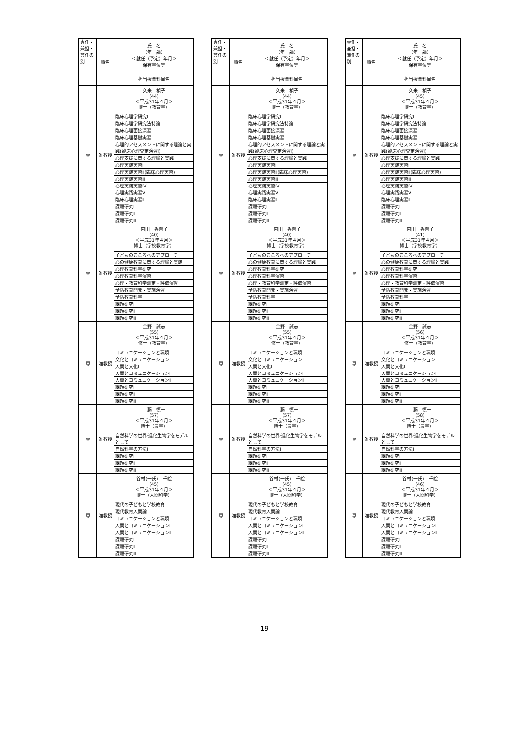| 専任・兼担・兼任の別 | 職名 | 氏 名 （年 齢） ＜就任（予定）年月＞ 保有学位等 |
| --- | --- | --- |
| | | 担当授業科目名 |
| 専 | 准教授 | 久米 禎子 (44) ＜平成31年４月＞ 博士（教育学） |
| | | 臨床心理学研究Ⅰ |
| | | 臨床心理学研究法特論 |
| | | 臨床心理面接演習 |
| | | 臨床心理基礎実習 |
| | | 心理的アセスメントに関する理論と実践(臨床心理査定演習Ⅰ) |
| | | 心理支援に関する理論と実践 |
| | | 心理実践実習Ⅰ |
| | | 心理実践実習Ⅱ(臨床心理実習) |
| | | 心理実践実習Ⅲ |
| | | 心理実践実習Ⅳ |
| | | 心理実践実習Ⅴ |
| | | 臨床心理実習Ⅱ |
| | | 課題研究Ⅰ |
| | | 課題研究Ⅱ |
| | | 課題研究Ⅲ |
| 専 | 准教授 | 内田 香奈子 (40) ＜平成31年４月＞ 博士（学校教育学） |
| | | 子どものこころへのアプローチ |
| | | 心の健康教育に関する理論と実践 |
| | | 心理教育科学研究 |
| | | 心理教育科学演習 |
| | | 心理・教育科学測定・評価演習 |
| | | 予防教育開発・実施演習 |
| | | 予防教育科学 |
| | | 課題研究Ⅰ |
| | | 課題研究Ⅱ |
| | | 課題研究Ⅲ |
| 専 | 准教授 | 金野 誠志 (55) ＜平成31年４月＞ 修士（教育学） |
| | | コミュニケーションと環境 |
| | | 文化とコミュニケーション |
| | | 人間と文化Ⅰ |
| | | 人間とコミュニケーションⅠ |
| | | 人間とコミュニケーションⅡ |
| | | 課題研究Ⅰ |
| | | 課題研究Ⅱ |
| | | 課題研究Ⅲ |
| 専 | 准教授 | 工藤 慎一 (57) ＜平成31年４月＞ 博士（農学） |
| | | 自然科学の世界:進化生物学をモデルとして |
| | | 自然科学の方法Ⅰ |
| | | 課題研究Ⅰ |
| | | 課題研究Ⅱ |
| | | 課題研究Ⅲ |
| 専 | 准教授 | 谷村(一氏) 千絵 (45) ＜平成31年４月＞ 博士（人間科学） |
| | | 現代の子どもと学校教育 |
| | | 現代教育人間論 |
| | | コミュニケーションと環境 |
| | | 人間とコミュニケーションⅠ |
| | | 人間とコミュニケーションⅡ |
| | | 課題研究Ⅰ |
| | | 課題研究Ⅱ |
| | | 課題研究Ⅲ |
| 専任・兼担・兼任の別 | 職名 | 氏 名 （年 齢） ＜就任（予定）年月＞ 保有学位等 |
| --- | --- | --- |
| | | 担当授業科目名 |
| 専 | 准教授 | 久米 禎子 (44) ＜平成31年４月＞ 博士（教育学） |
| | | 臨床心理学研究Ⅰ |
| | | 臨床心理学研究法特論 |
| | | 臨床心理面接演習 |
| | | 臨床心理基礎実習 |
| | | 心理的アセスメントに関する理論と実践(臨床心理査定演習Ⅰ) |
| | | 心理支援に関する理論と実践 |
| | | 心理実践実習Ⅰ |
| | | 心理実践実習Ⅱ(臨床心理実習) |
| | | 心理実践実習Ⅲ |
| | | 心理実践実習Ⅳ |
| | | 心理実践実習Ⅴ |
| | | 臨床心理実習Ⅱ |
| | | 課題研究Ⅰ |
| | | 課題研究Ⅱ |
| | | 課題研究Ⅲ |
| 専 | 准教授 | 内田 香奈子 (40) ＜平成31年４月＞ 博士（学校教育学） |
| | | 子どものこころへのアプローチ |
| | | 心の健康教育に関する理論と実践 |
| | | 心理教育科学研究 |
| | | 心理教育科学演習 |
| | | 心理・教育科学測定・評価演習 |
| | | 予防教育開発・実施演習 |
| | | 予防教育科学 |
| | | 課題研究Ⅰ |
| | | 課題研究Ⅱ |
| | | 課題研究Ⅲ |
| 専 | 准教授 | 金野 誠志 (55) ＜平成31年４月＞ 修士（教育学） |
| | | コミュニケーションと環境 |
| | | 文化とコミュニケーション |
| | | 人間と文化Ⅰ |
| | | 人間とコミュニケーションⅠ |
| | | 人間とコミュニケーションⅡ |
| | | 課題研究Ⅰ |
| | | 課題研究Ⅱ |
| | | 課題研究Ⅲ |
| 専 | 准教授 | 工藤 慎一 (57) ＜平成31年４月＞ 博士（農学） |
| | | 自然科学の世界:進化生物学をモデルとして |
| | | 自然科学の方法Ⅰ |
| | | 課題研究Ⅰ |
| | | 課題研究Ⅱ |
| | | 課題研究Ⅲ |
| 専 | 准教授 | 谷村(一氏) 千絵 (45) ＜平成31年４月＞ 博士（人間科学） |
| | | 現代の子どもと学校教育 |
| | | 現代教育人間論 |
| | | コミュニケーションと環境 |
| | | 人間とコミュニケーションⅠ |
| | | 人間とコミュニケーションⅡ |
| | | 課題研究Ⅰ |
| | | 課題研究Ⅱ |
| | | 課題研究Ⅲ |
| 専任・兼担・兼任の別 | 職名 | 氏 名 （年 齢） ＜就任（予定）年月＞ 保有学位等 |
| --- | --- | --- |
| | | 担当授業科目名 |
| 専 | 准教授 | 久米 禎子 (45) ＜平成31年４月＞ 博士（教育学） |
| | | 臨床心理学研究Ⅰ |
| | | 臨床心理学研究法特論 |
| | | 臨床心理面接演習 |
| | | 臨床心理基礎実習 |
| | | 心理的アセスメントに関する理論と実践(臨床心理査定演習Ⅰ) |
| | | 心理支援に関する理論と実践 |
| | | 心理実践実習Ⅰ |
| | | 心理実践実習Ⅱ(臨床心理実習) |
| | | 心理実践実習Ⅲ |
| | | 心理実践実習Ⅳ |
| | | 心理実践実習Ⅴ |
| | | 臨床心理実習Ⅱ |
| | | 課題研究Ⅰ |
| | | 課題研究Ⅱ |
| | | 課題研究Ⅲ |
| 専 | 准教授 | 内田 香奈子 (41) ＜平成31年４月＞ 博士（学校教育学） |
| | | 子どものこころへのアプローチ |
| | | 心の健康教育に関する理論と実践 |
| | | 心理教育科学研究 |
| | | 心理教育科学演習 |
| | | 心理・教育科学測定・評価演習 |
| | | 予防教育開発・実施演習 |
| | | 予防教育科学 |
| | | 課題研究Ⅰ |
| | | 課題研究Ⅱ |
| | | 課題研究Ⅲ |
| 専 | 准教授 | 金野 誠志 (56) ＜平成31年４月＞ 修士（教育学） |
| | | コミュニケーションと環境 |
| | | 文化とコミュニケーション |
| | | 人間と文化Ⅰ |
| | | 人間とコミュニケーションⅠ |
| | | 人間とコミュニケーションⅡ |
| | | 課題研究Ⅰ |
| | | 課題研究Ⅱ |
| | | 課題研究Ⅲ |
| 専 | 准教授 | 工藤 慎一 (58) ＜平成31年４月＞ 博士（農学） |
| | | 自然科学の世界:進化生物学をモデルとして |
| | | 自然科学の方法Ⅰ |
| | | 課題研究Ⅰ |
| | | 課題研究Ⅱ |
| | | 課題研究Ⅲ |
| 専 | 准教授 | 谷村(一氏) 千絵 (46) ＜平成31年４月＞ 博士（人間科学） |
| | | 現代の子どもと学校教育 |
| | | 現代教育人間論 |
| | | コミュニケーションと環境 |
| | | 人間とコミュニケーションⅠ |
| | | 人間とコミュニケーションⅡ |
| | | 課題研究Ⅰ |
| | | 課題研究Ⅱ |
| | | 課題研究Ⅲ |
19